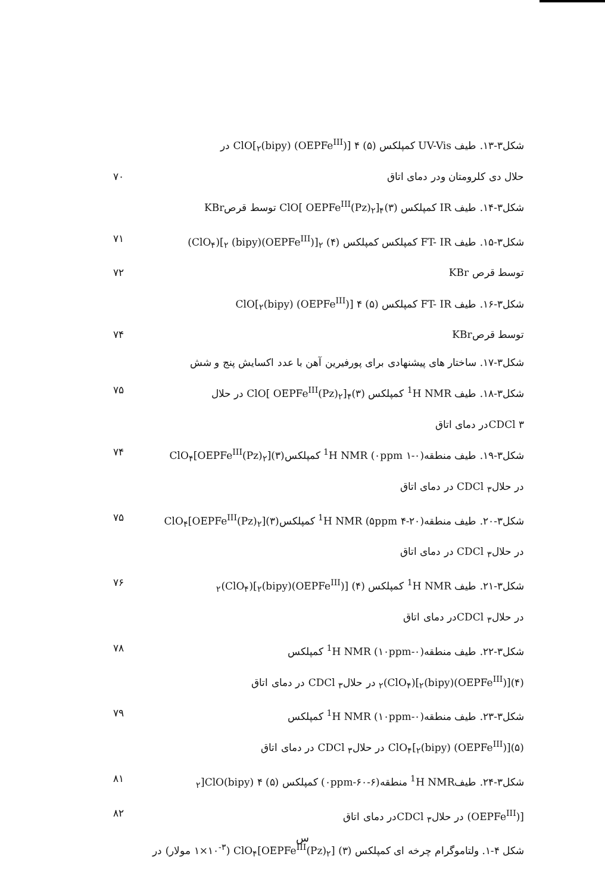شکل۳-۱۳. طیف UV-Vis کمپلکس (۵) ۴ [(OEPFe<sup>III</sup>) (bipy)<sub>۲</sub>]ClO در
حلال دی کلرومتان ودر دمای اتاق ۷۰
شکل۳-۱۴. طیف IR کمپلکس (۳)<sub>۴</sub>[OEPFe<sup>III</sup>(Pz)<sub>۲</sub> ]ClO توسط قرصKBr
شکل۳-۱۵. طیف FT- IR کمپلکس کمپلکس (۴) <sub>۲</sub>[(OEPFe<sup>III</sup>)<sub>۲</sub> (bipy)](ClO<sub>۴</sub>) ۷۱
توسط قرص KBr ۷۲
شکل۳-۱۶. طیف FT- IR کمپلکس (۵) ۴ [(OEPFe<sup>III</sup>) (bipy)<sub>۲</sub>]ClO
توسط قرصKBr ۷۴
شکل۳-۱۷. ساختار های پیشنهادی برای پورفیرین آهن با عدد اکسایش پنج و شش
شکل۳-۱۸. طیف <sup>1</sup>H NMR کمپلکس (۳)<sub>۴</sub>[OEPFe<sup>III</sup>(Pz)<sub>۲</sub> ]ClO در حلال ۷۵
۳ CDClدر دمای اتاق
شکل۳-۱۹. طیف منطقه(۰-۱ ۰ppm) <sup>1</sup>H NMR کمپلکس(۳)[OEPFe<sup>III</sup>(Pz)<sub>۲</sub>]ClO<sub>۴</sub> ۷۴
در حلال<sub>۳</sub> CDCl در دمای اتاق
شکل۳-۲۰. طیف منطقه(۲۰-۴ ۵ppm) <sup>1</sup>H NMR کمپلکس(۳)[OEPFe<sup>III</sup>(Pz)<sub>۲</sub>]ClO<sub>۴</sub> ۷۵
در حلال<sub>۳</sub> CDCl در دمای اتاق
شکل۳-۲۱. طیف <sup>1</sup>H NMR کمپلکس (۴) [(OEPFe<sup>III</sup>)<sub>۲</sub>(bipy)](ClO<sub>۴</sub>)<sub>۲</sub> ۷۶
در حلال<sub>۳</sub> CDClدر دمای اتاق
شکل۳-۲۲. طیف منطقه(۰-۱۰ppm) <sup>1</sup>H NMR کمپلکس ۷۸
(۴)[(OEPFe<sup>III</sup>)<sub>۲</sub>(bipy)](ClO<sub>۴</sub>)<sub>۲</sub> در حلال<sub>۳</sub> CDCl در دمای اتاق
شکل۳-۲۳. طیف منطقه(۰-۱۰ppm) <sup>1</sup>H NMR کمپلکس ۷۹
(۵)[(OEPFe<sup>III</sup>) (bipy)<sub>۲</sub>]ClO<sub>۴</sub> در حلال<sub>۳</sub> CDCl در دمای اتاق
شکل۳-۲۴. طیف<sup>1</sup>H NMR منطقه(۶-۶۰-۰ppm) کمپلکس (۵) ۴ (bipy)<sub>۲</sub>]ClO ۸۱
[(OEPFe<sup>III</sup>) در حلال<sub>۳</sub> CDClدر دمای اتاق ۸۲
شکل ۴-۱. ولتاموگرام چرخه ای کمپلکس (۳) [OEPFe<sup>III</sup>(Pz)<sub>۲</sub>]ClO<sub>۴</sub> (۱×۱۰<sup>-۳</sup> مولار) در
س